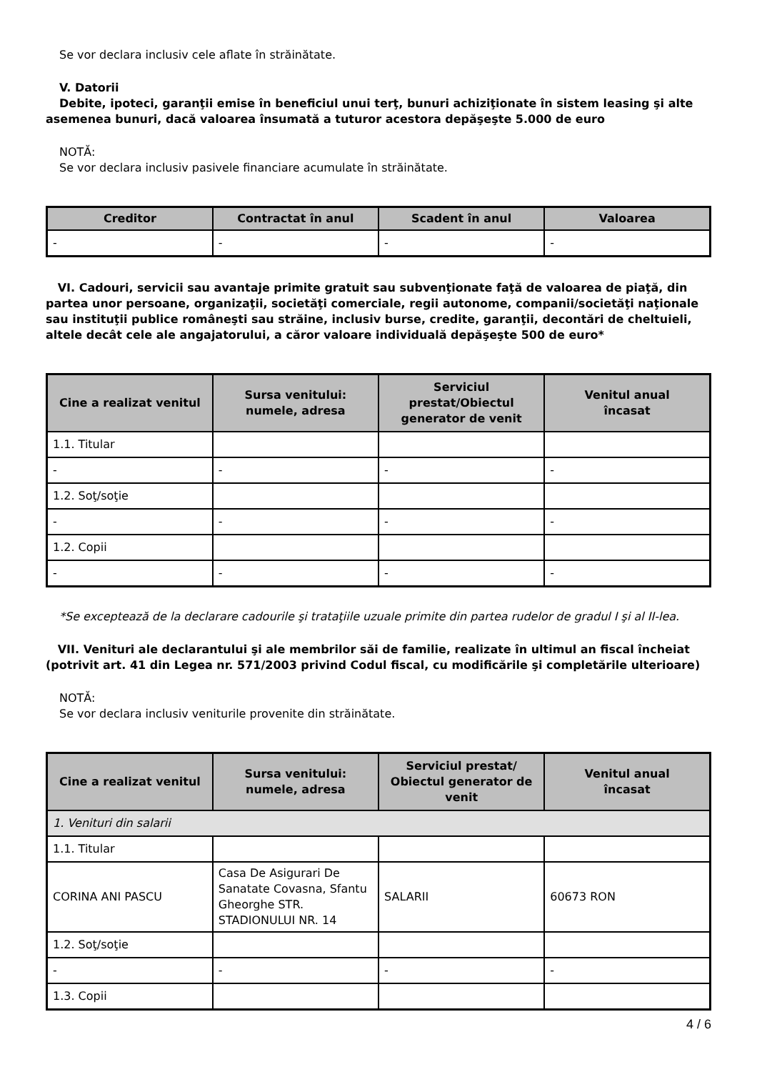Se vor declara inclusiv cele aflate în străinătate.
V. Datorii
Debite, ipoteci, garanţii emise în beneficiul unui terţ, bunuri achiziţionate în sistem leasing şi alte
asemenea bunuri, dacă valoarea însumată a tuturor acestora depăşeşte 5.000 de euro
NOTĂ:
Se vor declara inclusiv pasivele financiare acumulate în străinătate.
| Creditor | Contractat în anul | Scadent în anul | Valoarea |
| --- | --- | --- | --- |
| - | - | - | - |
VI. Cadouri, servicii sau avantaje primite gratuit sau subvenţionate faţă de valoarea de piaţă, din partea unor persoane, organizaţii, societăţi comerciale, regii autonome, companii/societăţi naţionale sau instituţii publice româneşti sau străine, inclusiv burse, credite, garanţii, decontări de cheltuieli, altele decât cele ale angajatorului, a căror valoare individuală depăşeşte 500 de euro*
| Cine a realizat venitul | Sursa venitului: numele, adresa | Serviciul prestat/Obiectul generator de venit | Venitul anual încasat |
| --- | --- | --- | --- |
| 1.1. Titular | | | |
| - | - | - | - |
| 1.2. Soţ/soţie | | | |
| - | - | - | - |
| 1.2. Copii | | | |
| - | - | - | - |
*Se exceptează de la declarare cadourile şi trataţiile uzuale primite din partea rudelor de gradul I şi al II-lea.
VII. Venituri ale declarantului şi ale membrilor săi de familie, realizate în ultimul an fiscal încheiat (potrivit art. 41 din Legea nr. 571/2003 privind Codul fiscal, cu modificările şi completările ulterioare)
NOTĂ:
Se vor declara inclusiv veniturile provenite din străinătate.
| Cine a realizat venitul | Sursa venitului: numele, adresa | Serviciul prestat/ Obiectul generator de venit | Venitul anual încasat |
| --- | --- | --- | --- |
| 1. Venituri din salarii | | | |
| 1.1. Titular | | | |
| CORINA ANI PASCU | Casa De Asigurari De Sanatate Covasna, Sfantu Gheorghe STR. STADIONULUI NR. 14 | SALARII | 60673 RON |
| 1.2. Soţ/soţie | | | |
| - | - | - | - |
| 1.3. Copii | | | |
4 / 6